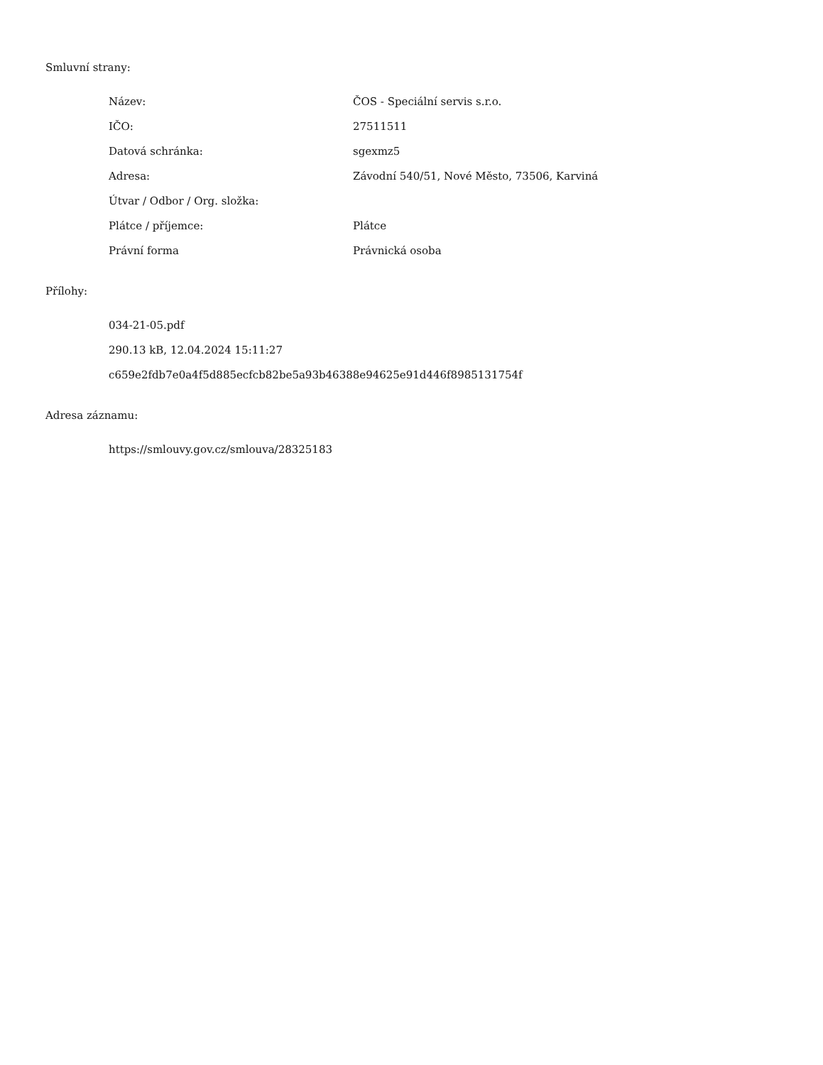Smluvní strany:
| Název: | ČOS - Speciální servis s.r.o. |
| IČO: | 27511511 |
| Datová schránka: | sgexmz5 |
| Adresa: | Závodní 540/51, Nové Město, 73506, Karviná |
| Útvar / Odbor / Org. složka: | |
| Plátce / příjemce: | Plátce |
| Právní forma | Právnická osoba |
Přílohy:
034-21-05.pdf
290.13 kB, 12.04.2024 15:11:27
c659e2fdb7e0a4f5d885ecfcb82be5a93b46388e94625e91d446f8985131754f
Adresa záznamu:
https://smlouvy.gov.cz/smlouva/28325183